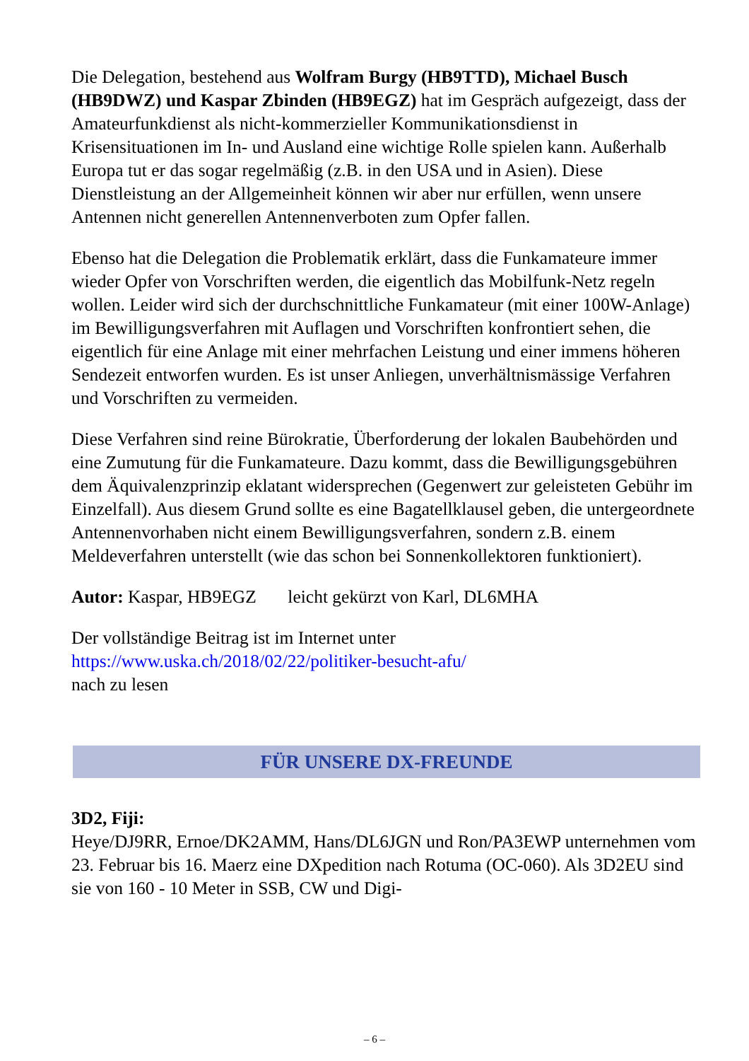Die Delegation, bestehend aus Wolfram Burgy (HB9TTD), Michael Busch (HB9DWZ) und Kaspar Zbinden (HB9EGZ) hat im Gespräch aufgezeigt, dass der Amateurfunkdienst als nicht-kommerzieller Kommunikationsdienst in Krisensituationen im In- und Ausland eine wichtige Rolle spielen kann. Außerhalb Europa tut er das sogar regelmäßig (z.B. in den USA und in Asien). Diese Dienstleistung an der Allgemeinheit können wir aber nur erfüllen, wenn unsere Antennen nicht generellen Antennenverboten zum Opfer fallen.
Ebenso hat die Delegation die Problematik erklärt, dass die Funkamateure immer wieder Opfer von Vorschriften werden, die eigentlich das Mobilfunk-Netz regeln wollen. Leider wird sich der durchschnittliche Funkamateur (mit einer 100W-Anlage) im Bewilligungsverfahren mit Auflagen und Vorschriften konfrontiert sehen, die eigentlich für eine Anlage mit einer mehrfachen Leistung und einer immens höheren Sendezeit entworfen wurden. Es ist unser Anliegen, unverhältnismässige Verfahren und Vorschriften zu vermeiden.
Diese Verfahren sind reine Bürokratie, Überforderung der lokalen Baubehörden und eine Zumutung für die Funkamateure. Dazu kommt, dass die Bewilligungsgebühren dem Äquivalenzprinzip eklatant widersprechen (Gegenwert zur geleisteten Gebühr im Einzelfall). Aus diesem Grund sollte es eine Bagatellklausel geben, die untergeordnete Antennenvorhaben nicht einem Bewilligungsverfahren, sondern z.B. einem Meldeverfahren unterstellt (wie das schon bei Sonnenkollektoren funktioniert).
Autor: Kaspar, HB9EGZ leicht gekürzt von Karl, DL6MHA
Der vollständige Beitrag ist im Internet unter
https://www.uska.ch/2018/02/22/politiker-besucht-afu/
nach zu lesen
FÜR UNSERE DX-FREUNDE
3D2, Fiji:
Heye/DJ9RR, Ernoe/DK2AMM, Hans/DL6JGN und Ron/PA3EWP unternehmen vom 23. Februar bis 16. Maerz eine DXpedition nach Rotuma (OC-060). Als 3D2EU sind sie von 160 - 10 Meter in SSB, CW und Digi-
– 6 –